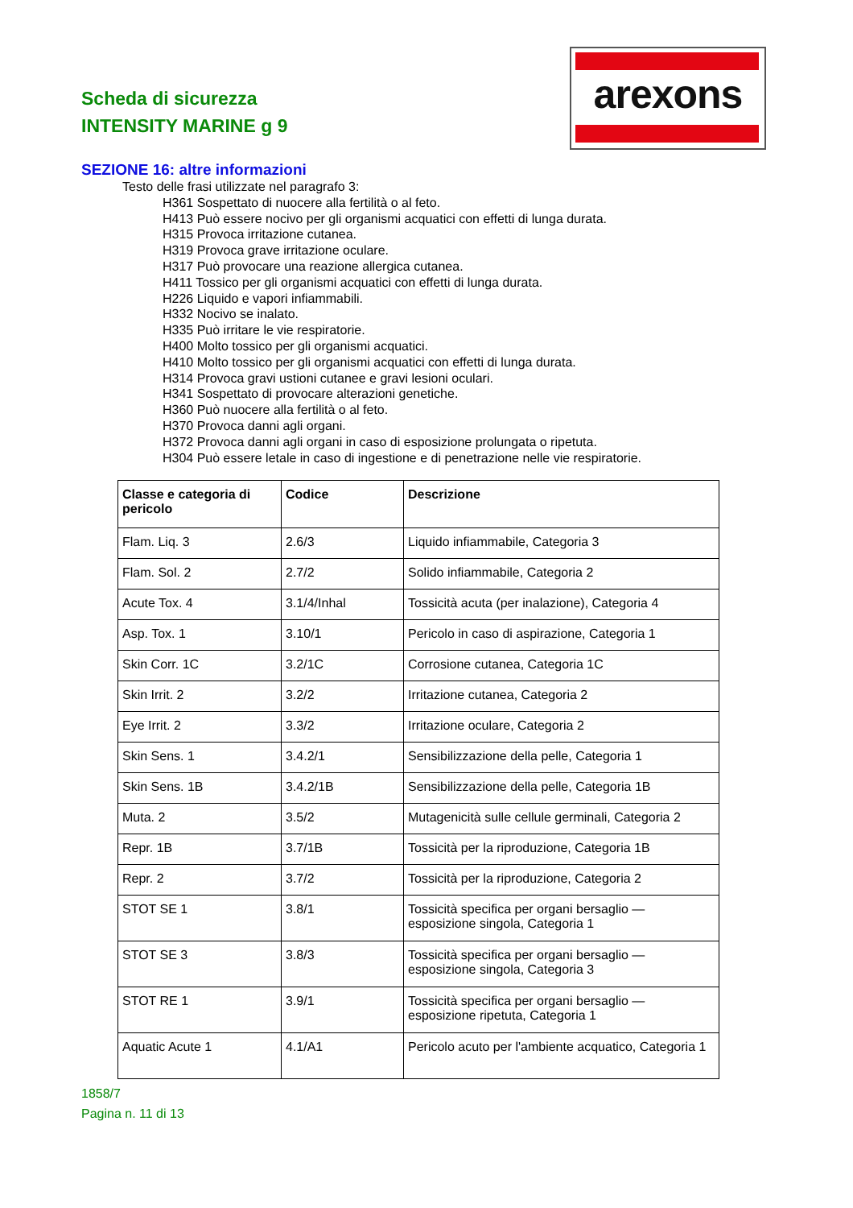Scheda di sicurezza
INTENSITY MARINE g 9
arexons
SEZIONE 16: altre informazioni
Testo delle frasi utilizzate nel paragrafo 3:
H361 Sospettato di nuocere alla fertilità o al feto.
H413 Può essere nocivo per gli organismi acquatici con effetti di lunga durata.
H315 Provoca irritazione cutanea.
H319 Provoca grave irritazione oculare.
H317 Può provocare una reazione allergica cutanea.
H411 Tossico per gli organismi acquatici con effetti di lunga durata.
H226 Liquido e vapori infiammabili.
H332 Nocivo se inalato.
H335 Può irritare le vie respiratorie.
H400 Molto tossico per gli organismi acquatici.
H410 Molto tossico per gli organismi acquatici con effetti di lunga durata.
H314 Provoca gravi ustioni cutanee e gravi lesioni oculari.
H341 Sospettato di provocare alterazioni genetiche.
H360 Può nuocere alla fertilità o al feto.
H370 Provoca danni agli organi.
H372 Provoca danni agli organi in caso di esposizione prolungata o ripetuta.
H304 Può essere letale in caso di ingestione e di penetrazione nelle vie respiratorie.
| Classe e categoria di pericolo | Codice | Descrizione |
| --- | --- | --- |
| Flam. Liq. 3 | 2.6/3 | Liquido infiammabile, Categoria 3 |
| Flam. Sol. 2 | 2.7/2 | Solido infiammabile, Categoria 2 |
| Acute Tox. 4 | 3.1/4/Inhal | Tossicità acuta (per inalazione), Categoria 4 |
| Asp. Tox. 1 | 3.10/1 | Pericolo in caso di aspirazione, Categoria 1 |
| Skin Corr. 1C | 3.2/1C | Corrosione cutanea, Categoria 1C |
| Skin Irrit. 2 | 3.2/2 | Irritazione cutanea, Categoria 2 |
| Eye Irrit. 2 | 3.3/2 | Irritazione oculare, Categoria 2 |
| Skin Sens. 1 | 3.4.2/1 | Sensibilizzazione della pelle, Categoria 1 |
| Skin Sens. 1B | 3.4.2/1B | Sensibilizzazione della pelle, Categoria 1B |
| Muta. 2 | 3.5/2 | Mutagenicità sulle cellule germinali, Categoria 2 |
| Repr. 1B | 3.7/1B | Tossicità per la riproduzione, Categoria 1B |
| Repr. 2 | 3.7/2 | Tossicità per la riproduzione, Categoria 2 |
| STOT SE 1 | 3.8/1 | Tossicità specifica per organi bersaglio — esposizione singola, Categoria 1 |
| STOT SE 3 | 3.8/3 | Tossicità specifica per organi bersaglio — esposizione singola, Categoria 3 |
| STOT RE 1 | 3.9/1 | Tossicità specifica per organi bersaglio — esposizione ripetuta, Categoria 1 |
| Aquatic Acute 1 | 4.1/A1 | Pericolo acuto per l'ambiente acquatico, Categoria 1 |
1858/7
Pagina n. 11 di 13